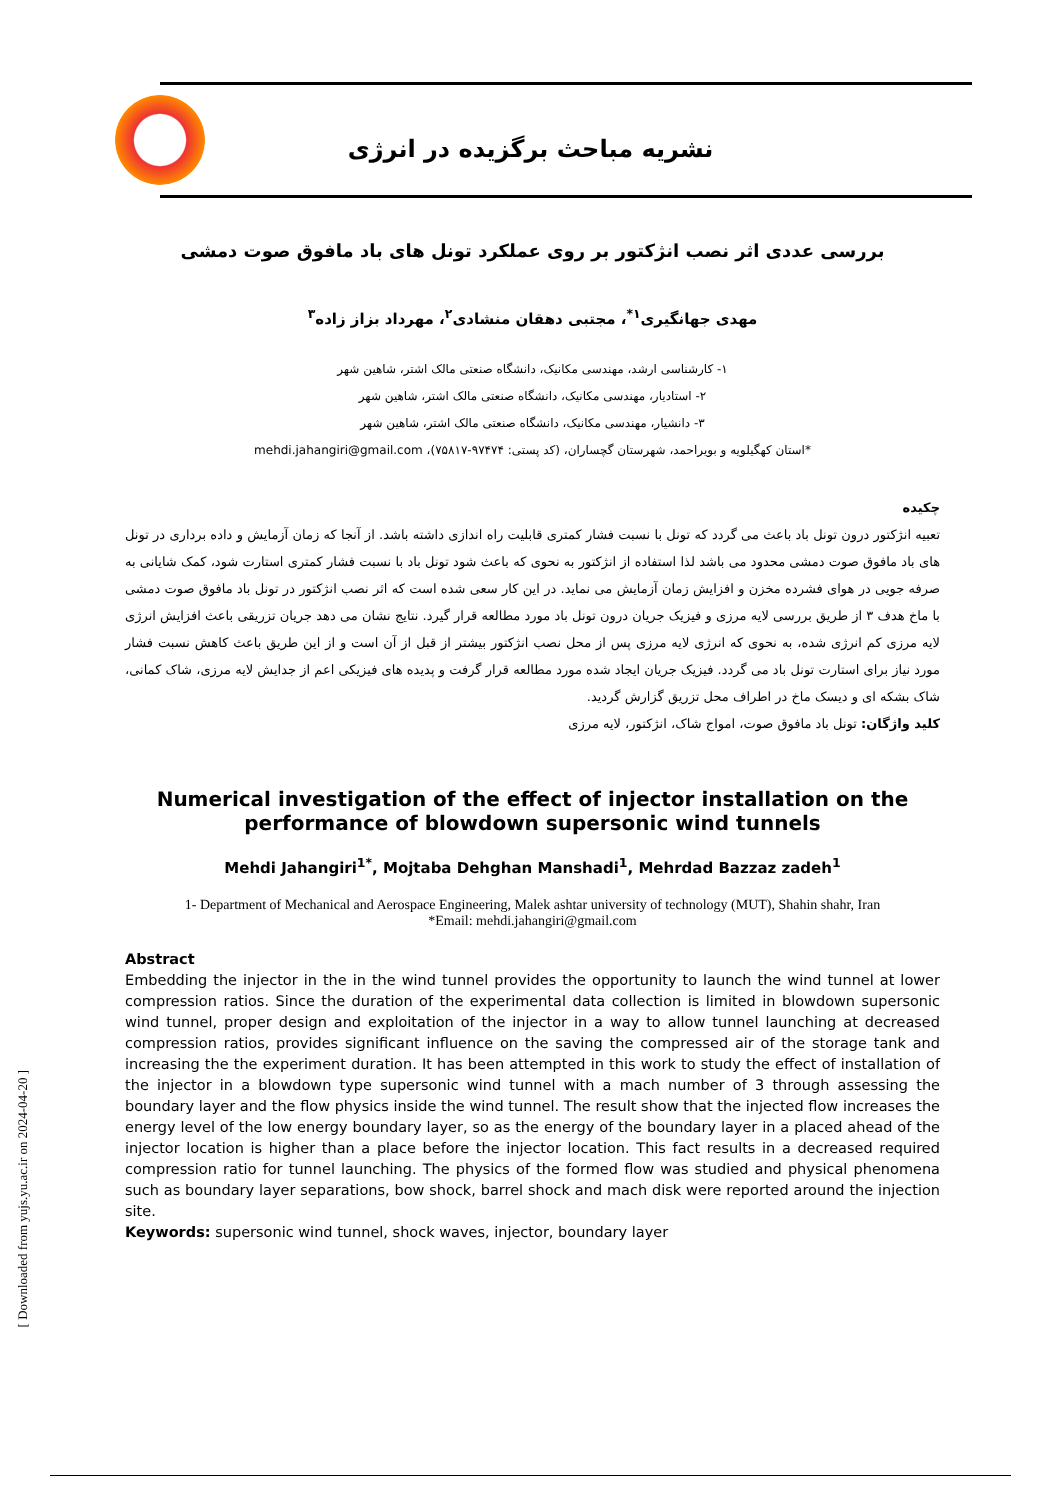نشریه مباحث برگزیده در انرژی
بررسی عددی اثر نصب انژکتور بر روی عملکرد تونل های باد مافوق صوت دمشی
مهدی جهانگیری<sup>۱*</sup>، مجتبی دهقان منشادی<sup>۲</sup>، مهرداد بزاز زاده<sup>۳</sup>
۱- کارشناسی ارشد، مهندسی مکانیک، دانشگاه صنعتی مالک اشتر، شاهین شهر
۲- استادیار، مهندسی مکانیک، دانشگاه صنعتی مالک اشتر، شاهین شهر
۳- دانشیار، مهندسی مکانیک، دانشگاه صنعتی مالک اشتر، شاهین شهر
*استان کهگیلویه و بویراحمد، شهرستان گچساران، (کد پستی: ۹۷۴۷۴-۷۵۸۱۷)، mehdi.jahangiri@gmail.com
چکیده
تعبیه انژکتور درون تونل باد باعث می گردد که تونل با نسبت فشار کمتری قابلیت راه اندازی داشته باشد. از آنجا که زمان آزمایش و داده برداری در تونل های باد مافوق صوت دمشی محدود می باشد لذا استفاده از انژکتور به نحوی که باعث شود تونل باد با نسبت فشار کمتری استارت شود، کمک شایانی به صرفه جویی در هوای فشرده مخزن و افزایش زمان آزمایش می نماید. در این کار سعی شده است که اثر نصب انژکتور در تونل باد مافوق صوت دمشی با ماخ هدف ۳ از طریق بررسی لایه مرزی و فیزیک جریان درون تونل باد مورد مطالعه قرار گیرد. نتایج نشان می دهد جریان تزریقی باعث افزایش انرژی لایه مرزی کم انرژی شده، به نحوی که انرژی لایه مرزی پس از محل نصب انژکتور بیشتر از قبل از آن است و از این طریق باعث کاهش نسبت فشار مورد نیاز برای استارت تونل باد می گردد. فیزیک جریان ایجاد شده مورد مطالعه قرار گرفت و پدیده های فیزیکی اعم از جدایش لایه مرزی، شاک کمانی، شاک بشکه ای و دیسک ماخ در اطراف محل تزریق گزارش گردید.
کلید واژگان: تونل باد مافوق صوت، امواج شاک، انژکتور، لایه مرزی
Numerical investigation of the effect of injector installation on the performance of blowdown supersonic wind tunnels
Mehdi Jahangiri<sup>1*</sup>, Mojtaba Dehghan Manshadi<sup>1</sup>, Mehrdad Bazzaz zadeh<sup>1</sup>
1- Department of Mechanical and Aerospace Engineering, Malek ashtar university of technology (MUT), Shahin shahr, Iran
*Email: mehdi.jahangiri@gmail.com
Abstract
Embedding the injector in the in the wind tunnel provides the opportunity to launch the wind tunnel at lower compression ratios. Since the duration of the experimental data collection is limited in blowdown supersonic wind tunnel, proper design and exploitation of the injector in a way to allow tunnel launching at decreased compression ratios, provides significant influence on the saving the compressed air of the storage tank and increasing the the experiment duration. It has been attempted in this work to study the effect of installation of the injector in a blowdown type supersonic wind tunnel with a mach number of 3 through assessing the boundary layer and the flow physics inside the wind tunnel. The result show that the injected flow increases the energy level of the low energy boundary layer, so as the energy of the boundary layer in a placed ahead of the injector location is higher than a place before the injector location. This fact results in a decreased required compression ratio for tunnel launching. The physics of the formed flow was studied and physical phenomena such as boundary layer separations, bow shock, barrel shock and mach disk were reported around the injection site.
Keywords: supersonic wind tunnel, shock waves, injector, boundary layer
[ Downloaded from yujs.yu.ac.ir on 2024-04-20 ]